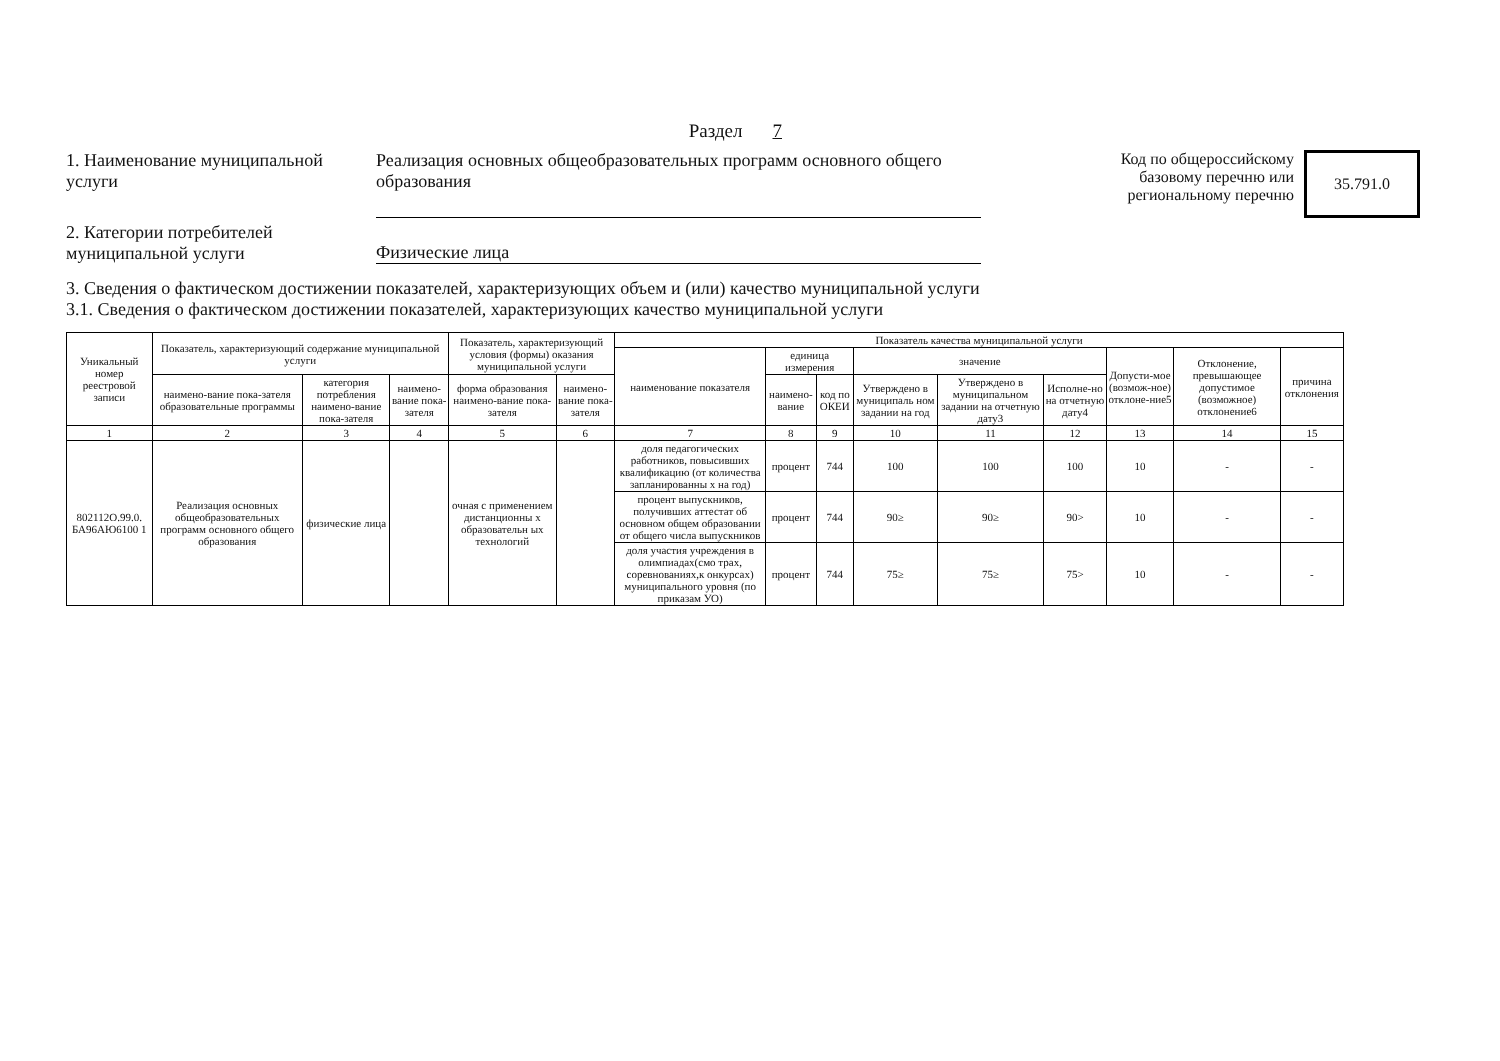Раздел 7
1. Наименование муниципальной услуги
Реализация основных общеобразовательных программ основного общего образования
Код по общероссийскому
базовому перечню или
региональному перечню
35.791.0
2. Категории потребителей муниципальной услуги
Физические лица
3. Сведения о фактическом достижении показателей, характеризующих объем и (или) качество муниципальной услуги
3.1. Сведения о фактическом достижении показателей, характеризующих качество муниципальной услуги
| Уникальный номер реестровой записи | Показатель, характеризующий содержание муниципальной услуги | | | Показатель, характеризующий условия (формы) оказания муниципальной услуги | | Показатель качества муниципальной услуги | | | | | | | | |
| --- | --- | --- | --- | --- | --- | --- | --- | --- | --- | --- | --- | --- | --- | --- |
| | | | | | | наименование показателя | единица измерения | | значение | | | Допусти-мое (возмож-ное) отклоне-ние5 | Отклонение, превышающее допустимое (возможное) отклонение6 | причина отклонения |
| | наимено-вание пока-зателя образовательные программы | категория потребления наимено-вание пока-зателя | наимено-вание пока-зателя | форма образования наимено-вание пока-зателя | наимено-вание пока-зателя | | наимено-вание | код по ОКЕИ | Утверждено в муниципаль ном задании на год | Утверждено в муниципальном задании на отчетную дату3 | Исполне-но на отчетную дату4 | | | |
| 1 | 2 | 3 | 4 | 5 | 6 | 7 | 8 | 9 | 10 | 11 | 12 | 13 | 14 | 15 |
| 802112О.99.0. БА96АЮ6100 1 | Реализация основных общеобразовательных программ основного общего образования | физические лица | | очная с применением дистанционны х образовательн ых технологий | | доля педагогических работников, повысивших квалификацию (от количества запланированны х на год) | процент | 744 | 100 | 100 | 100 | 10 | - | - |
| | | | | | | процент выпускников, получивших аттестат об основном общем образовании от общего числа выпускников | процент | 744 | 90≥ | 90≥ | 90> | 10 | - | - |
| | | | | | | доля участия учреждения в олимпиадах(смо трах, соревнованиях,к онкурсах) муниципального уровня (по приказам УО) | процент | 744 | 75≥ | 75≥ | 75> | 10 | - | - |